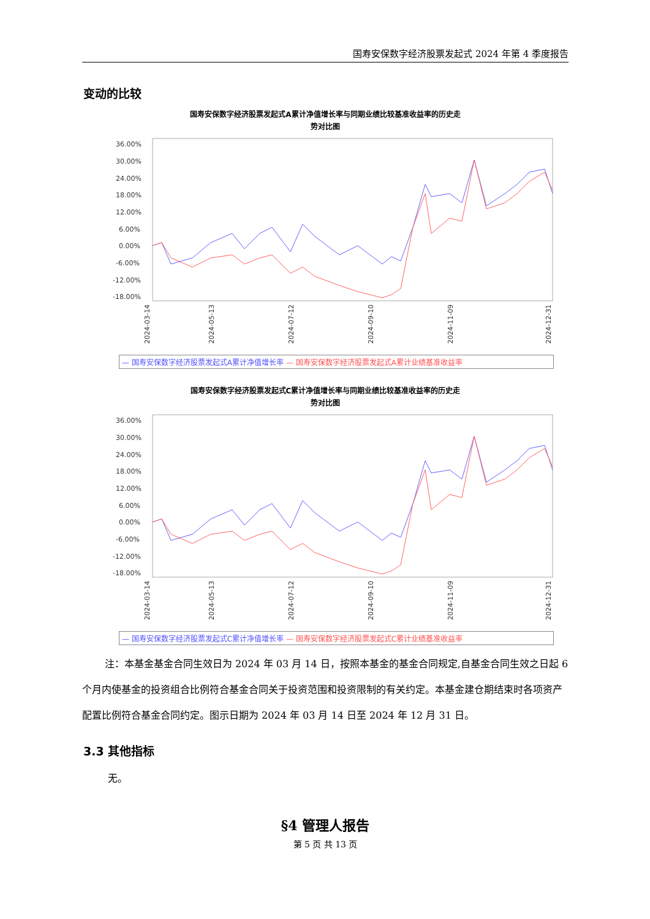国寿安保数字经济股票发起式 2024 年第 4 季度报告
变动的比较
国寿安保数字经济股票发起式A累计净值增长率与同期业绩比较基准收益率的历史走
势对比图
36.00%
30.00%
24.00%
18.00%
12.00%
6.00%
0.00%
-6.00%
-12.00%
-18.00%
2024-03-14
2024-05-13
2024-07-12
2024-09-10
2024-11-09
2024-12-31
— 国寿安保数字经济股票发起式A累计净值增长率 — 国寿安保数字经济股票发起式A累计业绩基准收益率
国寿安保数字经济股票发起式C累计净值增长率与同期业绩比较基准收益率的历史走
势对比图
36.00%
30.00%
24.00%
18.00%
12.00%
6.00%
0.00%
-6.00%
-12.00%
-18.00%
2024-03-14
2024-05-13
2024-07-12
2024-09-10
2024-11-09
2024-12-31
— 国寿安保数字经济股票发起式C累计净值增长率 — 国寿安保数字经济股票发起式C累计业绩基准收益率
注：本基金基金合同生效日为 2024 年 03 月 14 日，按照本基金的基金合同规定,自基金合同生效之日起 6 个月内使基金的投资组合比例符合基金合同关于投资范围和投资限制的有关约定。本基金建仓期结束时各项资产配置比例符合基金合同约定。图示日期为 2024 年 03 月 14 日至 2024 年 12 月 31 日。
3.3 其他指标
无。
§4 管理人报告
第 5 页 共 13 页